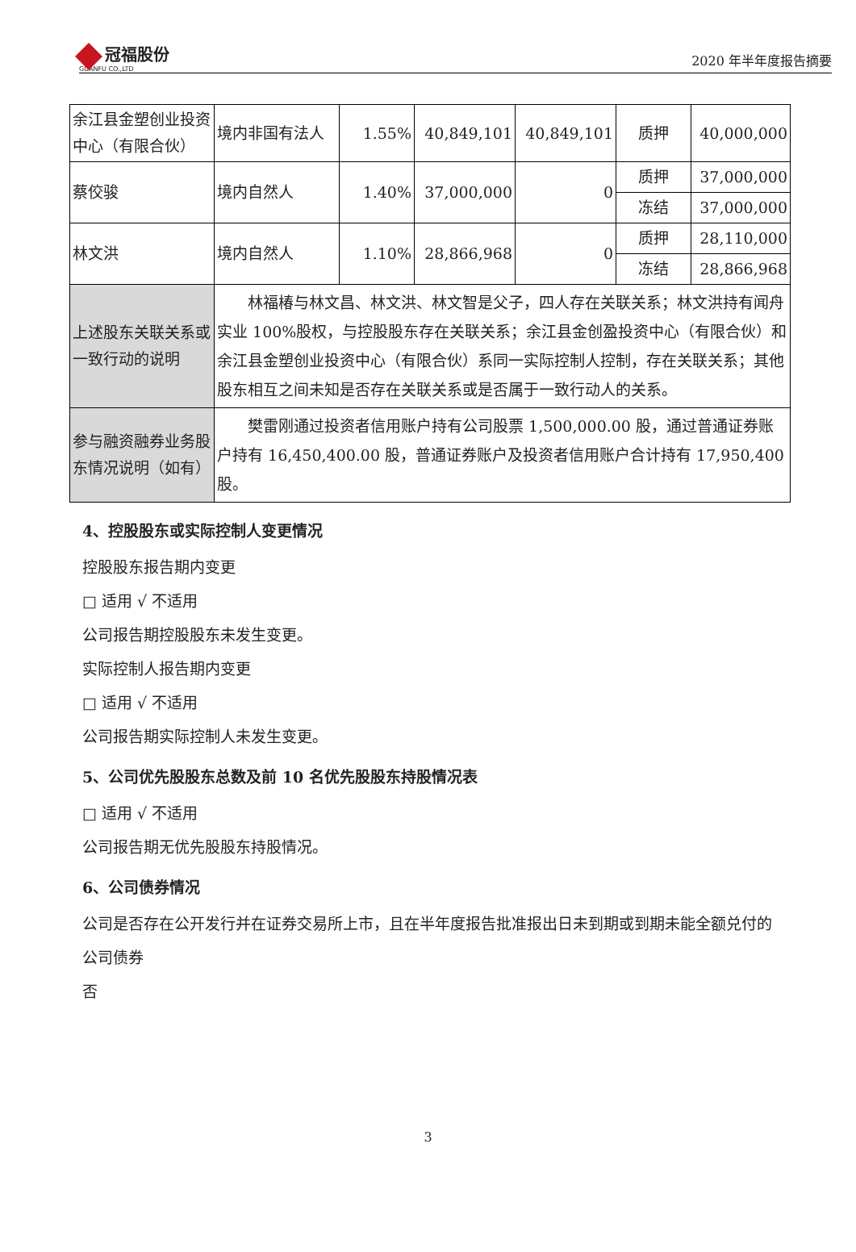冠福股份
GUANFU CO.,LTD
2020 年半年度报告摘要
| 余江县金塑创业投资中心（有限合伙） | 境内非国有法人 | 1.55% | 40,849,101 | 40,849,101 | 质押 | 40,000,000 |
| 蔡佼骏 | 境内自然人 | 1.40% | 37,000,000 | 0 | 质押 | 37,000,000 |
| | | | | | 冻结 | 37,000,000 |
| 林文洪 | 境内自然人 | 1.10% | 28,866,968 | 0 | 质押 | 28,110,000 |
| | | | | | 冻结 | 28,866,968 |
| 上述股东关联关系或一致行动的说明 | 林福椿与林文昌、林文洪、林文智是父子，四人存在关联关系；林文洪持有闻舟实业 100%股权，与控股股东存在关联关系；余江县金创盈投资中心（有限合伙）和余江县金塑创业投资中心（有限合伙）系同一实际控制人控制，存在关联关系；其他股东相互之间未知是否存在关联关系或是否属于一致行动人的关系。 | | | | | |
| 参与融资融券业务股东情况说明（如有） | 樊雷刚通过投资者信用账户持有公司股票 1,500,000.00 股，通过普通证券账户持有 16,450,400.00 股，普通证券账户及投资者信用账户合计持有 17,950,400 股。 | | | | | |
4、控股股东或实际控制人变更情况
控股股东报告期内变更
□ 适用 √ 不适用
公司报告期控股股东未发生变更。
实际控制人报告期内变更
□ 适用 √ 不适用
公司报告期实际控制人未发生变更。
5、公司优先股股东总数及前 10 名优先股股东持股情况表
□ 适用 √ 不适用
公司报告期无优先股股东持股情况。
6、公司债券情况
公司是否存在公开发行并在证券交易所上市，且在半年度报告批准报出日未到期或到期未能全额兑付的公司债券
否
3